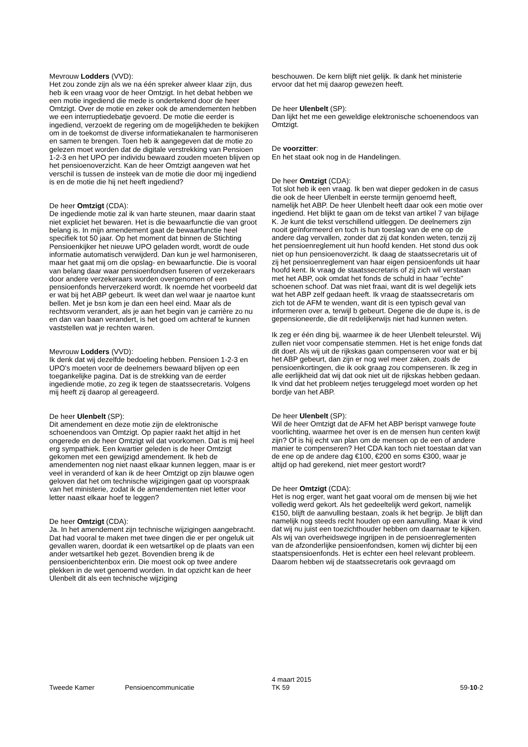Mevrouw Lodders (VVD):
Het zou zonde zijn als we na één spreker alweer klaar zijn, dus heb ik een vraag voor de heer Omtzigt. In het debat hebben we een motie ingediend die mede is ondertekend door de heer Omtzigt. Over de motie en zeker ook de amendementen hebben we een interruptiedebatje gevoerd. De motie die eerder is ingediend, verzoekt de regering om de mogelijkheden te bekijken om in de toekomst de diverse informatiekanalen te harmoniseren en samen te brengen. Toen heb ik aangegeven dat de motie zo gelezen moet worden dat de digitale verstrekking van Pensioen 1-2-3 en het UPO per individu bewaard zouden moeten blijven op het pensioenoverzicht. Kan de heer Omtzigt aangeven wat het verschil is tussen de insteek van de motie die door mij ingediend is en de motie die hij net heeft ingediend?
De heer Omtzigt (CDA):
De ingediende motie zal ik van harte steunen, maar daarin staat niet expliciet het bewaren. Het is die bewaarfunctie die van groot belang is. In mijn amendement gaat de bewaarfunctie heel specifiek tot 50 jaar. Op het moment dat binnen de Stichting Pensioenkijker het nieuwe UPO geladen wordt, wordt de oude informatie automatisch verwijderd. Dan kun je wel harmoniseren, maar het gaat mij om die opslag- en bewaarfunctie. Die is vooral van belang daar waar pensioenfondsen fuseren of verzekeraars door andere verzekeraars worden overgenomen of een pensioenfonds herverzekerd wordt. Ik noemde het voorbeeld dat er wat bij het ABP gebeurt. Ik weet dan wel waar je naartoe kunt bellen. Met je bsn kom je dan een heel eind. Maar als de rechtsvorm verandert, als je aan het begin van je carrière zo nu en dan van baan verandert, is het goed om achteraf te kunnen vaststellen wat je rechten waren.
Mevrouw Lodders (VVD):
Ik denk dat wij dezelfde bedoeling hebben. Pensioen 1-2-3 en UPO's moeten voor de deelnemers bewaard blijven op een toegankelijke pagina. Dat is de strekking van de eerder ingediende motie, zo zeg ik tegen de staatssecretaris. Volgens mij heeft zij daarop al gereageerd.
De heer Ulenbelt (SP):
Dit amendement en deze motie zijn de elektronische schoenendoos van Omtzigt. Op papier raakt het altijd in het ongerede en de heer Omtzigt wil dat voorkomen. Dat is mij heel erg sympathiek. Een kwartier geleden is de heer Omtzigt gekomen met een gewijzigd amendement. Ik heb de amendementen nog niet naast elkaar kunnen leggen, maar is er veel in veranderd of kan ik de heer Omtzigt op zijn blauwe ogen geloven dat het om technische wijzigingen gaat op voorspraak van het ministerie, zodat ik de amendementen niet letter voor letter naast elkaar hoef te leggen?
De heer Omtzigt (CDA):
Ja. In het amendement zijn technische wijzigingen aangebracht. Dat had vooral te maken met twee dingen die er per ongeluk uit gevallen waren, doordat ik een wetsartikel op de plaats van een ander wetsartikel heb gezet. Bovendien breng ik de pensioenberichtenbox erin. Die moest ook op twee andere plekken in de wet genoemd worden. In dat opzicht kan de heer Ulenbelt dit als een technische wijziging
beschouwen. De kern blijft niet gelijk. Ik dank het ministerie ervoor dat het mij daarop gewezen heeft.
De heer Ulenbelt (SP):
Dan lijkt het me een geweldige elektronische schoenendoos van Omtzigt.
De voorzitter:
En het staat ook nog in de Handelingen.
De heer Omtzigt (CDA):
Tot slot heb ik een vraag. Ik ben wat dieper gedoken in de casus die ook de heer Ulenbelt in eerste termijn genoemd heeft, namelijk het ABP. De heer Ulenbelt heeft daar ook een motie over ingediend. Het blijkt te gaan om de tekst van artikel 7 van bijlage K. Je kunt die tekst verschillend uitleggen. De deelnemers zijn nooit geïnformeerd en toch is hun toeslag van de ene op de andere dag vervallen, zonder dat zij dat konden weten, tenzij zij het pensioenreglement uit hun hoofd kenden. Het stond dus ook niet op hun pensioenoverzicht. Ik daag de staatssecretaris uit of zij het pensioenreglement van haar eigen pensioenfonds uit haar hoofd kent. Ik vraag de staatssecretaris of zij zich wil verstaan met het ABP, ook omdat het fonds de schuld in haar "echte" schoenen schoof. Dat was niet fraai, want dit is wel degelijk iets wat het ABP zelf gedaan heeft. Ik vraag de staatssecretaris om zich tot de AFM te wenden, want dit is een typisch geval van informeren over a, terwijl b gebeurt. Degene die de dupe is, is de gepensioneerde, die dit redelijkerwijs niet had kunnen weten.
Ik zeg er één ding bij, waarmee ik de heer Ulenbelt teleurstel. Wij zullen niet voor compensatie stemmen. Het is het enige fonds dat dit doet. Als wij uit de rijkskas gaan compenseren voor wat er bij het ABP gebeurt, dan zijn er nog wel meer zaken, zoals de pensioenkortingen, die ik ook graag zou compenseren. Ik zeg in alle eerlijkheid dat wij dat ook niet uit de rijkskas hebben gedaan. Ik vind dat het probleem netjes teruggelegd moet worden op het bordje van het ABP.
De heer Ulenbelt (SP):
Wil de heer Omtzigt dat de AFM het ABP berispt vanwege foute voorlichting, waarmee het over is en de mensen hun centen kwijt zijn? Of is hij echt van plan om de mensen op de een of andere manier te compenseren? Het CDA kan toch niet toestaan dat van de ene op de andere dag €100, €200 en soms €300, waar je altijd op had gerekend, niet meer gestort wordt?
De heer Omtzigt (CDA):
Het is nog erger, want het gaat vooral om de mensen bij wie het volledig werd gekort. Als het gedeeltelijk werd gekort, namelijk €150, blijft de aanvulling bestaan, zoals ik het begrijp. Je blijft dan namelijk nog steeds recht houden op een aanvulling. Maar ik vind dat wij nu juist een toezichthouder hebben om daarnaar te kijken. Als wij van overheidswege ingrijpen in de pensioenreglementen van de afzonderlijke pensioenfondsen, komen wij dichter bij een staatspensioenfonds. Het is echter een heel relevant probleem. Daarom hebben wij de staatssecretaris ook gevraagd om
Tweede Kamer Pensioencommunicatie
4 maart 2015
TK 59
59-10-2